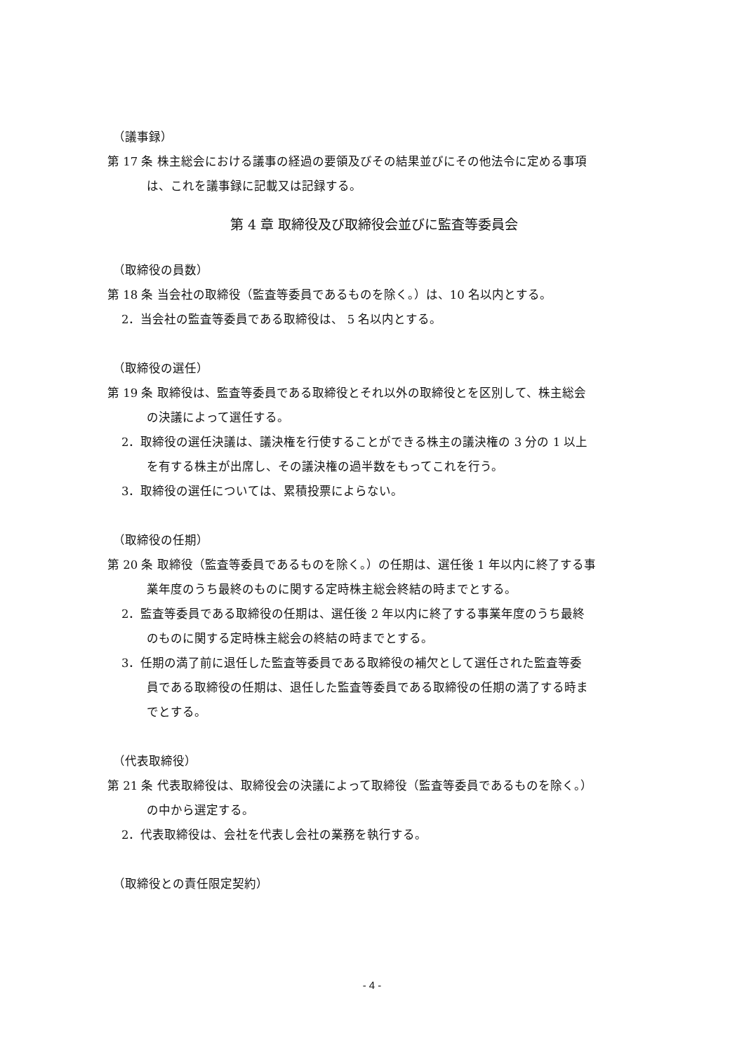（議事録）
第 17 条 株主総会における議事の経過の要領及びその結果並びにその他法令に定める事項
は、これを議事録に記載又は記録する。
第 4 章 取締役及び取締役会並びに監査等委員会
（取締役の員数）
第 18 条 当会社の取締役（監査等委員であるものを除く。）は、10 名以内とする。
2．当会社の監査等委員である取締役は、 5 名以内とする。
（取締役の選任）
第 19 条 取締役は、監査等委員である取締役とそれ以外の取締役とを区別して、株主総会
の決議によって選任する。
2．取締役の選任決議は、議決権を行使することができる株主の議決権の 3 分の 1 以上
を有する株主が出席し、その議決権の過半数をもってこれを行う。
3．取締役の選任については、累積投票によらない。
（取締役の任期）
第 20 条 取締役（監査等委員であるものを除く。）の任期は、選任後 1 年以内に終了する事
業年度のうち最終のものに関する定時株主総会終結の時までとする。
2．監査等委員である取締役の任期は、選任後 2 年以内に終了する事業年度のうち最終
のものに関する定時株主総会の終結の時までとする。
3．任期の満了前に退任した監査等委員である取締役の補欠として選任された監査等委
員である取締役の任期は、退任した監査等委員である取締役の任期の満了する時ま
でとする。
（代表取締役）
第 21 条 代表取締役は、取締役会の決議によって取締役（監査等委員であるものを除く。）
の中から選定する。
2．代表取締役は、会社を代表し会社の業務を執行する。
（取締役との責任限定契約）
- 4 -